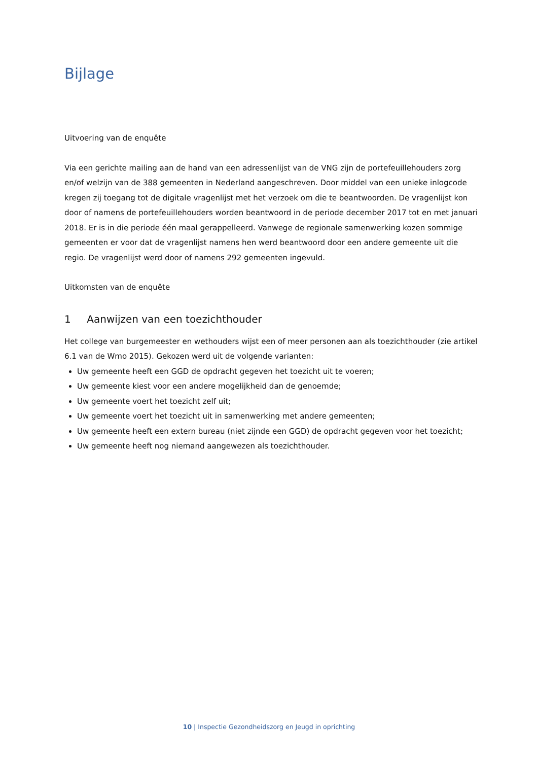Bijlage
Uitvoering van de enquête
Via een gerichte mailing aan de hand van een adressenlijst van de VNG zijn de portefeuillehouders zorg en/of welzijn van de 388 gemeenten in Nederland aangeschreven. Door middel van een unieke inlogcode kregen zij toegang tot de digitale vragenlijst met het verzoek om die te beantwoorden. De vragenlijst kon door of namens de portefeuillehouders worden beantwoord in de periode december 2017 tot en met januari 2018. Er is in die periode één maal gerappelleerd. Vanwege de regionale samenwerking kozen sommige gemeenten er voor dat de vragenlijst namens hen werd beantwoord door een andere gemeente uit die regio. De vragenlijst werd door of namens 292 gemeenten ingevuld.
Uitkomsten van de enquête
1 Aanwijzen van een toezichthouder
Het college van burgemeester en wethouders wijst een of meer personen aan als toezichthouder (zie artikel 6.1 van de Wmo 2015). Gekozen werd uit de volgende varianten:
Uw gemeente heeft een GGD de opdracht gegeven het toezicht uit te voeren;
Uw gemeente kiest voor een andere mogelijkheid dan de genoemde;
Uw gemeente voert het toezicht zelf uit;
Uw gemeente voert het toezicht uit in samenwerking met andere gemeenten;
Uw gemeente heeft een extern bureau (niet zijnde een GGD) de opdracht gegeven voor het toezicht;
Uw gemeente heeft nog niemand aangewezen als toezichthouder.
10 | Inspectie Gezondheidszorg en Jeugd in oprichting